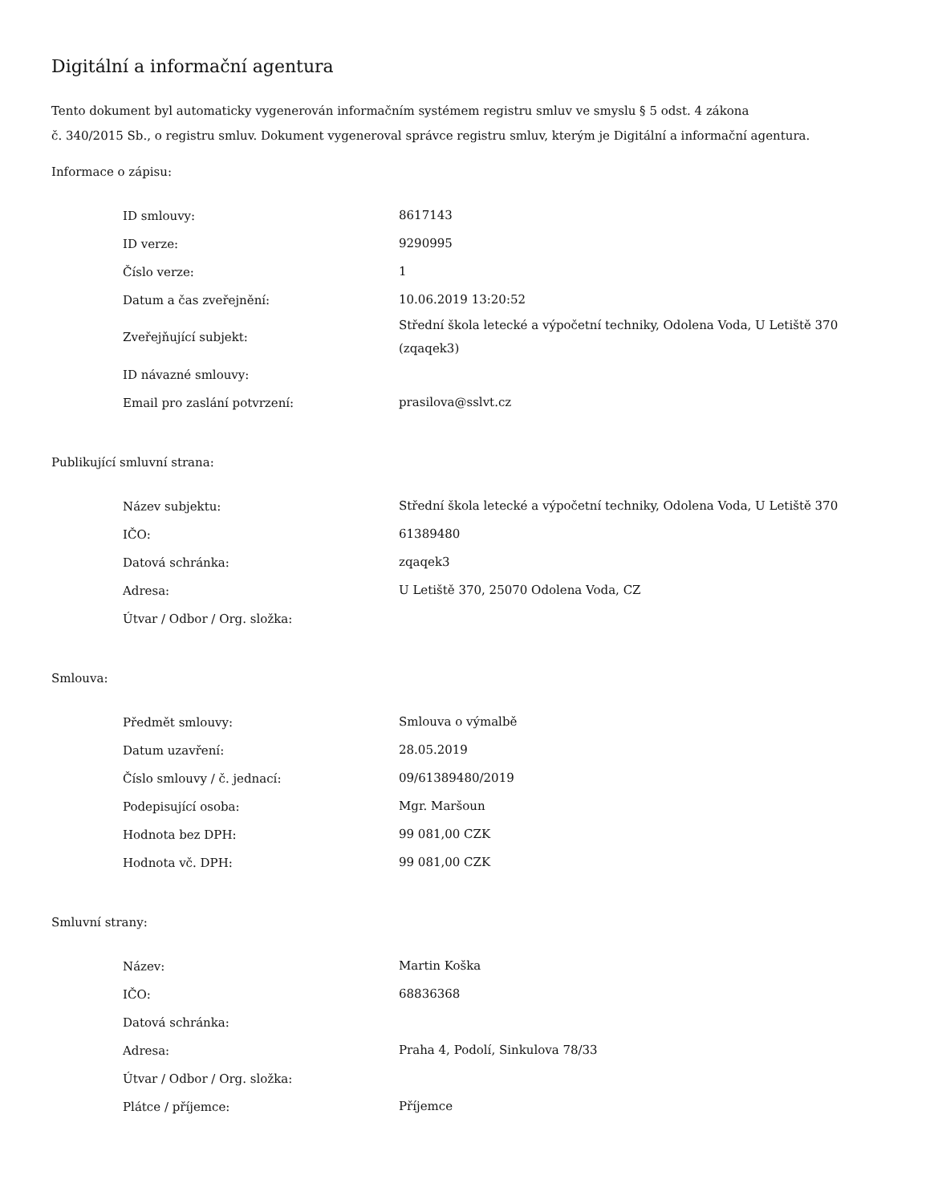Digitální a informační agentura
Tento dokument byl automaticky vygenerován informačním systémem registru smluv ve smyslu § 5 odst. 4 zákona
č. 340/2015 Sb., o registru smluv. Dokument vygeneroval správce registru smluv, kterým je Digitální a informační agentura.
Informace o zápisu:
| ID smlouvy: | 8617143 |
| ID verze: | 9290995 |
| Číslo verze: | 1 |
| Datum a čas zveřejnění: | 10.06.2019 13:20:52 |
| Zveřejňující subjekt: | Střední škola letecké a výpočetní techniky, Odolena Voda, U Letiště 370 (zqaqek3) |
| ID návazné smlouvy: | |
| Email pro zaslání potvrzení: | prasilova@sslvt.cz |
Publikující smluvní strana:
| Název subjektu: | Střední škola letecké a výpočetní techniky, Odolena Voda, U Letiště 370 |
| IČO: | 61389480 |
| Datová schránka: | zqaqek3 |
| Adresa: | U Letiště 370, 25070 Odolena Voda, CZ |
| Útvar / Odbor / Org. složka: | |
Smlouva:
| Předmět smlouvy: | Smlouva o výmalbě |
| Datum uzavření: | 28.05.2019 |
| Číslo smlouvy / č. jednací: | 09/61389480/2019 |
| Podepisující osoba: | Mgr. Maršoun |
| Hodnota bez DPH: | 99 081,00 CZK |
| Hodnota vč. DPH: | 99 081,00 CZK |
Smluvní strany:
| Název: | Martin Koška |
| IČO: | 68836368 |
| Datová schránka: | |
| Adresa: | Praha 4, Podolí, Sinkulova 78/33 |
| Útvar / Odbor / Org. složka: | |
| Plátce / příjemce: | Příjemce |